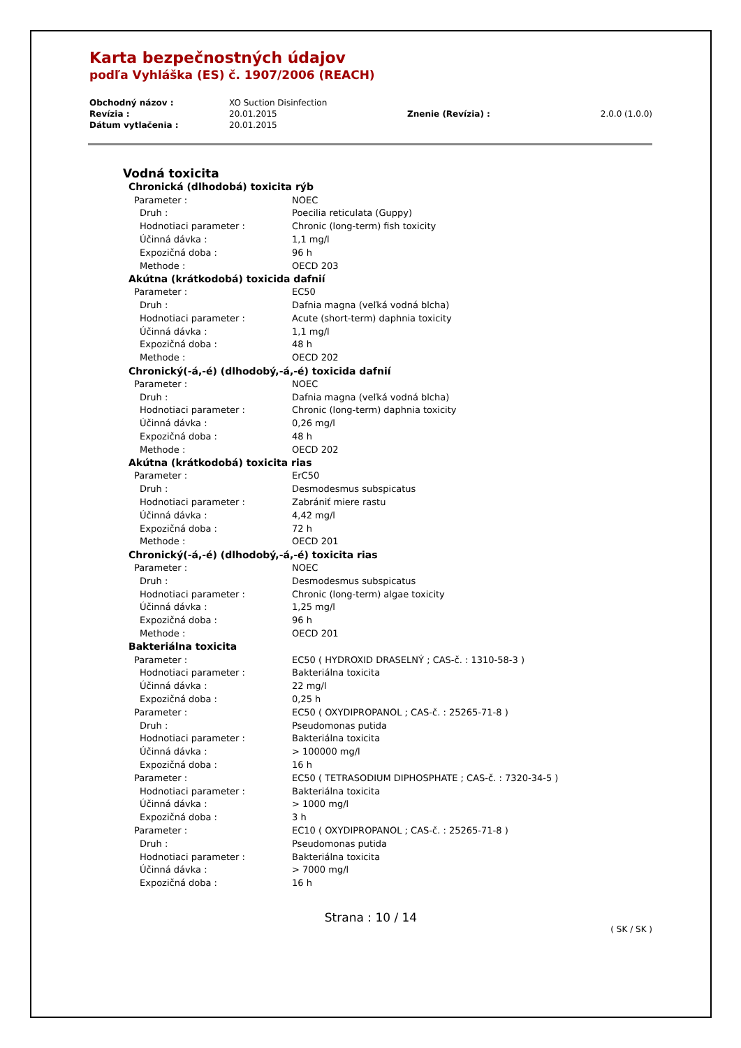Karta bezpečnostných údajov
podľa Vyhláška (ES) č. 1907/2006 (REACH)
| Obchodný názov : | XO Suction Disinfection | | |
| Revízia : | 20.01.2015 | Znenie (Revízia) : | 2.0.0 (1.0.0) |
| Dátum vytlačenia : | 20.01.2015 | | |
Vodná toxicita
| Chronická (dlhodobá) toxicita rýb | |
| Parameter : | NOEC |
| Druh : | Poecilia reticulata (Guppy) |
| Hodnotiaci parameter : | Chronic (long-term) fish toxicity |
| Účinná dávka : | 1,1 mg/l |
| Expozičná doba : | 96 h |
| Methode : | OECD 203 |
| Akútna (krátkodobá) toxicida dafnií | |
| Parameter : | EC50 |
| Druh : | Dafnia magna (veľká vodná blcha) |
| Hodnotiaci parameter : | Acute (short-term) daphnia toxicity |
| Účinná dávka : | 1,1 mg/l |
| Expozičná doba : | 48 h |
| Methode : | OECD 202 |
| Chronický(-á,-é) (dlhodobý,-á,-é) toxicida dafnií | |
| Parameter : | NOEC |
| Druh : | Dafnia magna (veľká vodná blcha) |
| Hodnotiaci parameter : | Chronic (long-term) daphnia toxicity |
| Účinná dávka : | 0,26 mg/l |
| Expozičná doba : | 48 h |
| Methode : | OECD 202 |
| Akútna (krátkodobá) toxicita rias | |
| Parameter : | ErC50 |
| Druh : | Desmodesmus subspicatus |
| Hodnotiaci parameter : | Zabrániť miere rastu |
| Účinná dávka : | 4,42 mg/l |
| Expozičná doba : | 72 h |
| Methode : | OECD 201 |
| Chronický(-á,-é) (dlhodobý,-á,-é) toxicita rias | |
| Parameter : | NOEC |
| Druh : | Desmodesmus subspicatus |
| Hodnotiaci parameter : | Chronic (long-term) algae toxicity |
| Účinná dávka : | 1,25 mg/l |
| Expozičná doba : | 96 h |
| Methode : | OECD 201 |
| Bakteriálna toxicita | |
| Parameter : | EC50 ( HYDROXID DRASELNÝ ; CAS-č. : 1310-58-3 ) |
| Hodnotiaci parameter : | Bakteriálna toxicita |
| Účinná dávka : | 22 mg/l |
| Expozičná doba : | 0,25 h |
| Parameter : | EC50 ( OXYDIPROPANOL ; CAS-č. : 25265-71-8 ) |
| Druh : | Pseudomonas putida |
| Hodnotiaci parameter : | Bakteriálna toxicita |
| Účinná dávka : | > 100000 mg/l |
| Expozičná doba : | 16 h |
| Parameter : | EC50 ( TETRASODIUM DIPHOSPHATE ; CAS-č. : 7320-34-5 ) |
| Hodnotiaci parameter : | Bakteriálna toxicita |
| Účinná dávka : | > 1000 mg/l |
| Expozičná doba : | 3 h |
| Parameter : | EC10 ( OXYDIPROPANOL ; CAS-č. : 25265-71-8 ) |
| Druh : | Pseudomonas putida |
| Hodnotiaci parameter : | Bakteriálna toxicita |
| Účinná dávka : | > 7000 mg/l |
| Expozičná doba : | 16 h |
Strana : 10 / 14
( SK / SK )